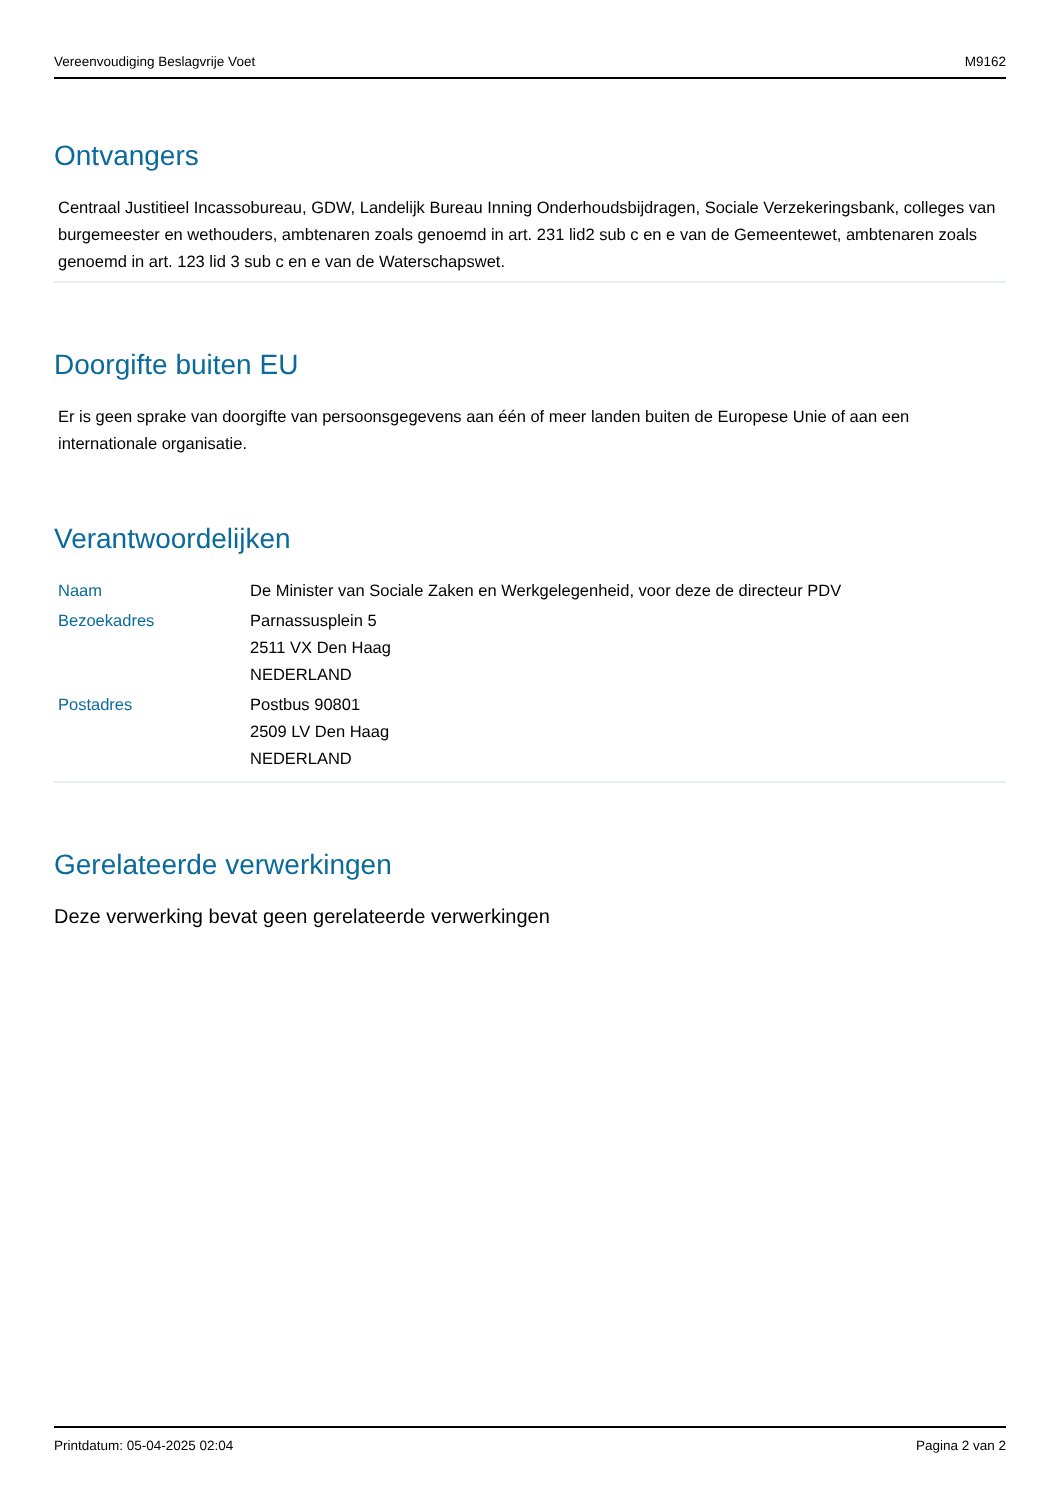Vereenvoudiging Beslagvrije Voet M9162
Ontvangers
Centraal Justitieel Incassobureau, GDW, Landelijk Bureau Inning Onderhoudsbijdragen, Sociale Verzekeringsbank, colleges van burgemeester en wethouders, ambtenaren zoals genoemd in art. 231 lid2 sub c en e van de Gemeentewet, ambtenaren zoals genoemd in art. 123 lid 3 sub c en e van de Waterschapswet.
Doorgifte buiten EU
Er is geen sprake van doorgifte van persoonsgegevens aan één of meer landen buiten de Europese Unie of aan een internationale organisatie.
Verantwoordelijken
| Naam | De Minister van Sociale Zaken en Werkgelegenheid, voor deze de directeur PDV |
| Bezoekadres | Parnassusplein 5 2511 VX Den Haag NEDERLAND |
| Postadres | Postbus 90801 2509 LV Den Haag NEDERLAND |
Gerelateerde verwerkingen
Deze verwerking bevat geen gerelateerde verwerkingen
Printdatum: 05-04-2025 02:04 Pagina 2 van 2